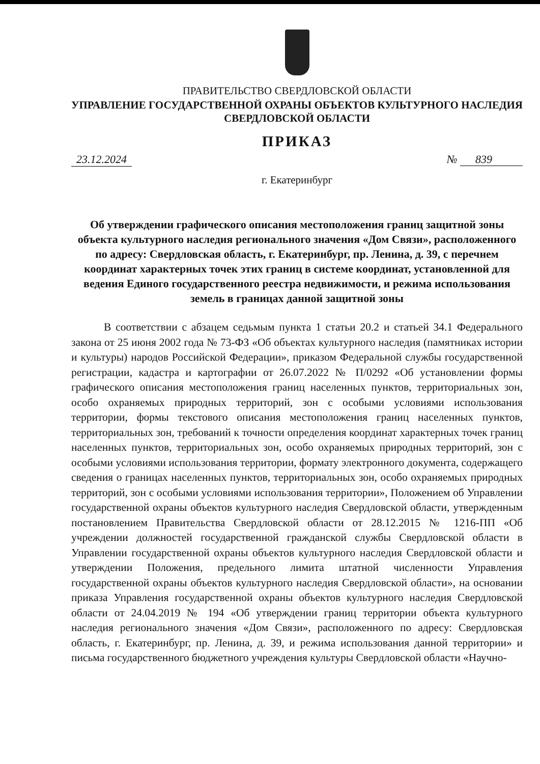ПРАВИТЕЛЬСТВО СВЕРДЛОВСКОЙ ОБЛАСТИ
УПРАВЛЕНИЕ ГОСУДАРСТВЕННОЙ ОХРАНЫ ОБЪЕКТОВ КУЛЬТУРНОГО НАСЛЕДИЯ
СВЕРДЛОВСКОЙ ОБЛАСТИ
ПРИКАЗ
23.12.2024 № 839
г. Екатеринбург
Об утверждении графического описания местоположения границ защитной зоны объекта культурного наследия регионального значения «Дом Связи», расположенного по адресу: Свердловская область, г. Екатеринбург, пр. Ленина, д. 39, с перечнем координат характерных точек этих границ в системе координат, установленной для ведения Единого государственного реестра недвижимости, и режима использования земель в границах данной защитной зоны
В соответствии с абзацем седьмым пункта 1 статьи 20.2 и статьей 34.1 Федерального закона от 25 июня 2002 года № 73-ФЗ «Об объектах культурного наследия (памятниках истории и культуры) народов Российской Федерации», приказом Федеральной службы государственной регистрации, кадастра и картографии от 26.07.2022 № П/0292 «Об установлении формы графического описания местоположения границ населенных пунктов, территориальных зон, особо охраняемых природных территорий, зон с особыми условиями использования территории, формы текстового описания местоположения границ населенных пунктов, территориальных зон, требований к точности определения координат характерных точек границ населенных пунктов, территориальных зон, особо охраняемых природных территорий, зон с особыми условиями использования территории, формату электронного документа, содержащего сведения о границах населенных пунктов, территориальных зон, особо охраняемых природных территорий, зон с особыми условиями использования территории», Положением об Управлении государственной охраны объектов культурного наследия Свердловской области, утвержденным постановлением Правительства Свердловской области от 28.12.2015 № 1216-ПП «Об учреждении должностей государственной гражданской службы Свердловской области в Управлении государственной охраны объектов культурного наследия Свердловской области и утверждении Положения, предельного лимита штатной численности Управления государственной охраны объектов культурного наследия Свердловской области», на основании приказа Управления государственной охраны объектов культурного наследия Свердловской области от 24.04.2019 № 194 «Об утверждении границ территории объекта культурного наследия регионального значения «Дом Связи», расположенного по адресу: Свердловская область, г. Екатеринбург, пр. Ленина, д. 39, и режима использования данной территории» и письма государственного бюджетного учреждения культуры Свердловской области «Научно-